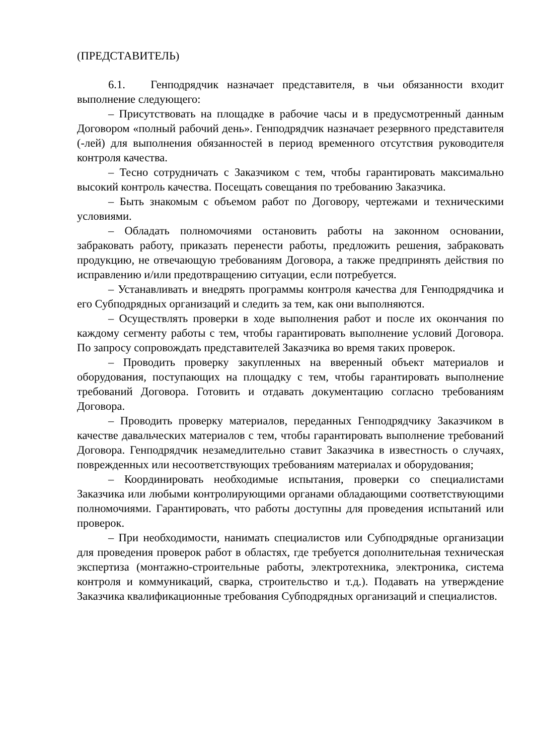(ПРЕДСТАВИТЕЛЬ)
6.1. Генподрядчик назначает представителя, в чьи обязанности входит выполнение следующего:
– Присутствовать на площадке в рабочие часы и в предусмотренный данным Договором «полный рабочий день». Генподрядчик назначает резервного представителя (-лей) для выполнения обязанностей в период временного отсутствия руководителя контроля качества.
– Тесно сотрудничать с Заказчиком с тем, чтобы гарантировать максимально высокий контроль качества. Посещать совещания по требованию Заказчика.
– Быть знакомым с объемом работ по Договору, чертежами и техническими условиями.
– Обладать полномочиями остановить работы на законном основании, забраковать работу, приказать перенести работы, предложить решения, забраковать продукцию, не отвечающую требованиям Договора, а также предпринять действия по исправлению и/или предотвращению ситуации, если потребуется.
– Устанавливать и внедрять программы контроля качества для Генподрядчика и его Субподрядных организаций и следить за тем, как они выполняются.
– Осуществлять проверки в ходе выполнения работ и после их окончания по каждому сегменту работы с тем, чтобы гарантировать выполнение условий Договора. По запросу сопровождать представителей Заказчика во время таких проверок.
– Проводить проверку закупленных на вверенный объект материалов и оборудования, поступающих на площадку с тем, чтобы гарантировать выполнение требований Договора. Готовить и отдавать документацию согласно требованиям Договора.
– Проводить проверку материалов, переданных Генподрядчику Заказчиком в качестве давальческих материалов с тем, чтобы гарантировать выполнение требований Договора. Генподрядчик незамедлительно ставит Заказчика в известность о случаях, поврежденных или несоответствующих требованиям материалах и оборудования;
– Координировать необходимые испытания, проверки со специалистами Заказчика или любыми контролирующими органами обладающими соответствующими полномочиями. Гарантировать, что работы доступны для проведения испытаний или проверок.
– При необходимости, нанимать специалистов или Субподрядные организации для проведения проверок работ в областях, где требуется дополнительная техническая экспертиза (монтажно-строительные работы, электротехника, электроника, система контроля и коммуникаций, сварка, строительство и т.д.). Подавать на утверждение Заказчика квалификационные требования Субподрядных организаций и специалистов.